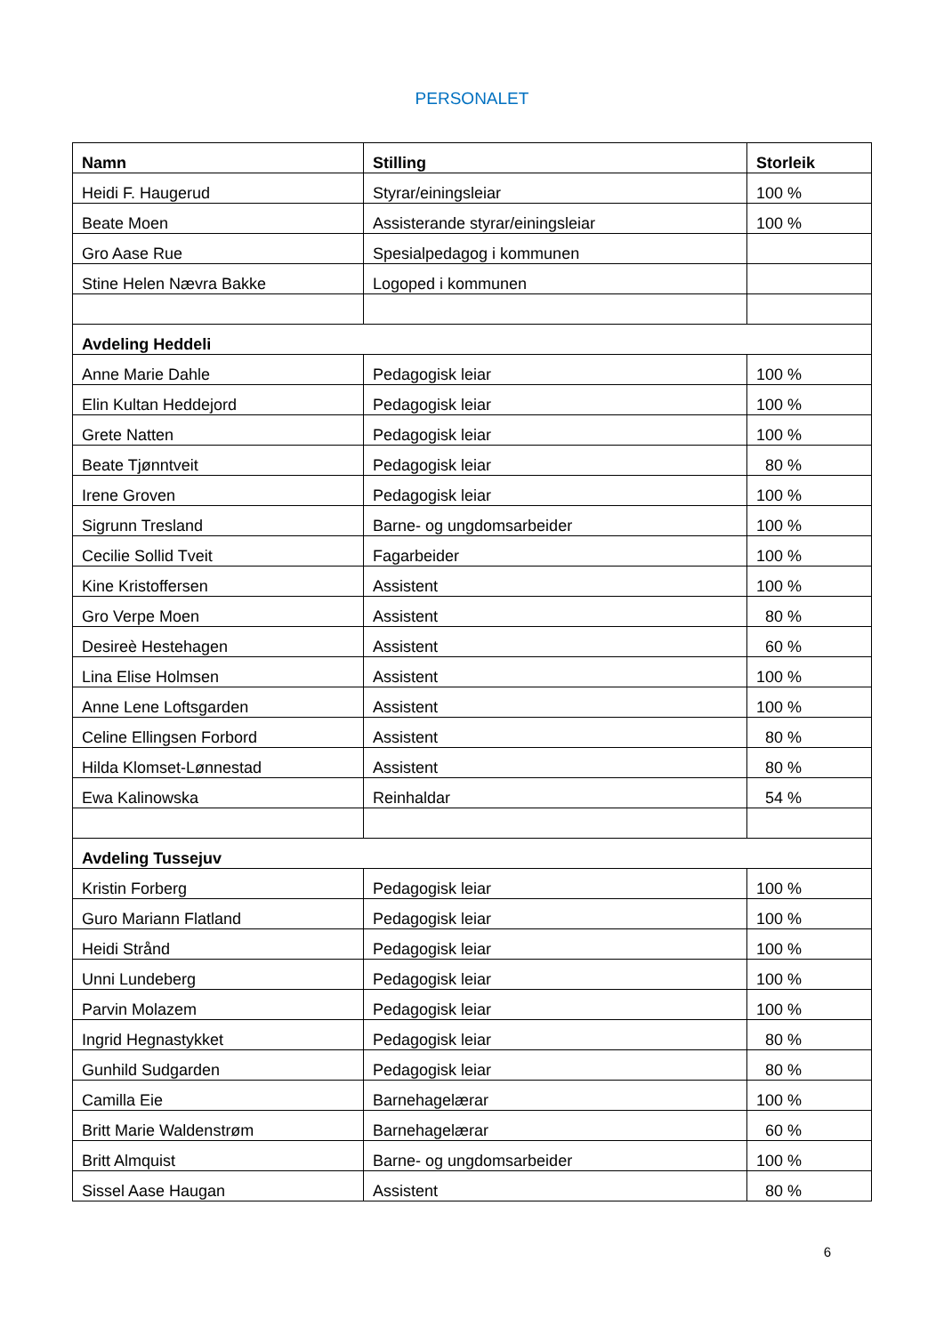PERSONALET
| Namn | Stilling | Storleik |
| --- | --- | --- |
| Heidi F. Haugerud | Styrar/einingsleiar | 100 % |
| Beate Moen | Assisterande styrar/einingsleiar | 100 % |
| Gro Aase Rue | Spesialpedagog i kommunen | |
| Stine Helen Nævra Bakke | Logoped i kommunen | |
| Avdeling Heddeli | | |
| Anne Marie Dahle | Pedagogisk leiar | 100 % |
| Elin Kultan Heddejord | Pedagogisk leiar | 100 % |
| Grete Natten | Pedagogisk leiar | 100 % |
| Beate Tjønntveit | Pedagogisk leiar | 80 % |
| Irene Groven | Pedagogisk leiar | 100 % |
| Sigrunn Tresland | Barne- og ungdomsarbeider | 100 % |
| Cecilie Sollid Tveit | Fagarbeider | 100 % |
| Kine Kristoffersen | Assistent | 100 % |
| Gro Verpe Moen | Assistent | 80 % |
| Desireè Hestehagen | Assistent | 60 % |
| Lina Elise Holmsen | Assistent | 100 % |
| Anne Lene Loftsgarden | Assistent | 100 % |
| Celine Ellingsen Forbord | Assistent | 80 % |
| Hilda Klomset-Lønnestad | Assistent | 80 % |
| Ewa Kalinowska | Reinhaldar | 54 % |
| Avdeling Tussejuv | | |
| Kristin Forberg | Pedagogisk leiar | 100 % |
| Guro Mariann Flatland | Pedagogisk leiar | 100 % |
| Heidi Strånd | Pedagogisk leiar | 100 % |
| Unni Lundeberg | Pedagogisk leiar | 100 % |
| Parvin Molazem | Pedagogisk leiar | 100 % |
| Ingrid Hegnastykket | Pedagogisk leiar | 80 % |
| Gunhild Sudgarden | Pedagogisk leiar | 80 % |
| Camilla Eie | Barnehagelærar | 100 % |
| Britt Marie Waldenstrøm | Barnehagelærar | 60 % |
| Britt Almquist | Barne- og ungdomsarbeider | 100 % |
| Sissel Aase Haugan | Assistent | 80 % |
6